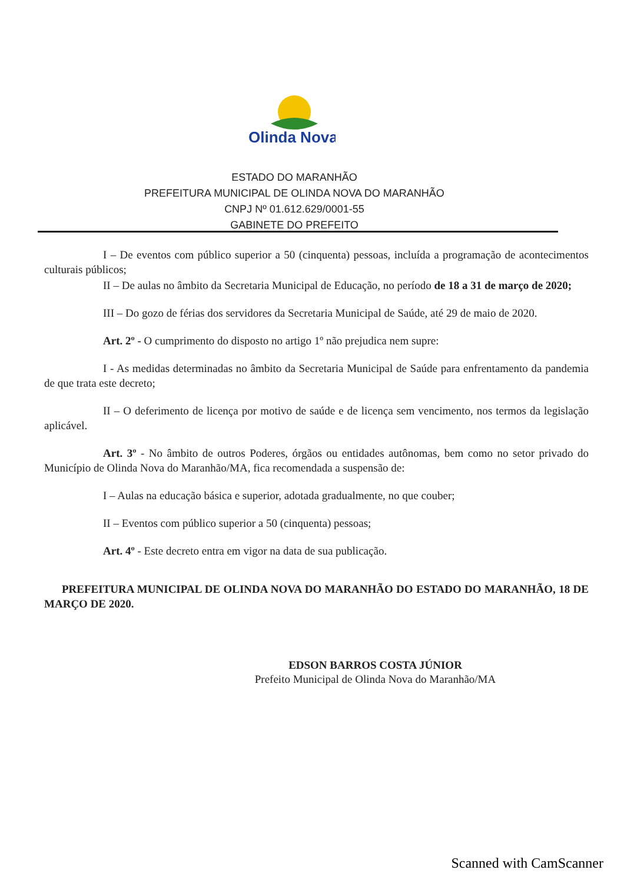Olinda Nova
ESTADO DO MARANHÃO
PREFEITURA MUNICIPAL DE OLINDA NOVA DO MARANHÃO
CNPJ Nº 01.612.629/0001-55
GABINETE DO PREFEITO
I – De eventos com público superior a 50 (cinquenta) pessoas, incluída a programação de acontecimentos culturais públicos;
II – De aulas no âmbito da Secretaria Municipal de Educação, no período de 18 a 31 de março de 2020;
III – Do gozo de férias dos servidores da Secretaria Municipal de Saúde, até 29 de maio de 2020.
Art. 2º - O cumprimento do disposto no artigo 1º não prejudica nem supre:
I - As medidas determinadas no âmbito da Secretaria Municipal de Saúde para enfrentamento da pandemia de que trata este decreto;
II – O deferimento de licença por motivo de saúde e de licença sem vencimento, nos termos da legislação aplicável.
Art. 3º - No âmbito de outros Poderes, órgãos ou entidades autônomas, bem como no setor privado do Município de Olinda Nova do Maranhão/MA, fica recomendada a suspensão de:
I – Aulas na educação básica e superior, adotada gradualmente, no que couber;
II – Eventos com público superior a 50 (cinquenta) pessoas;
Art. 4º - Este decreto entra em vigor na data de sua publicação.
PREFEITURA MUNICIPAL DE OLINDA NOVA DO MARANHÃO DO ESTADO DO MARANHÃO, 18 DE MARÇO DE 2020.
EDSON BARROS COSTA JÚNIOR
Prefeito Municipal de Olinda Nova do Maranhão/MA
Scanned with CamScanner